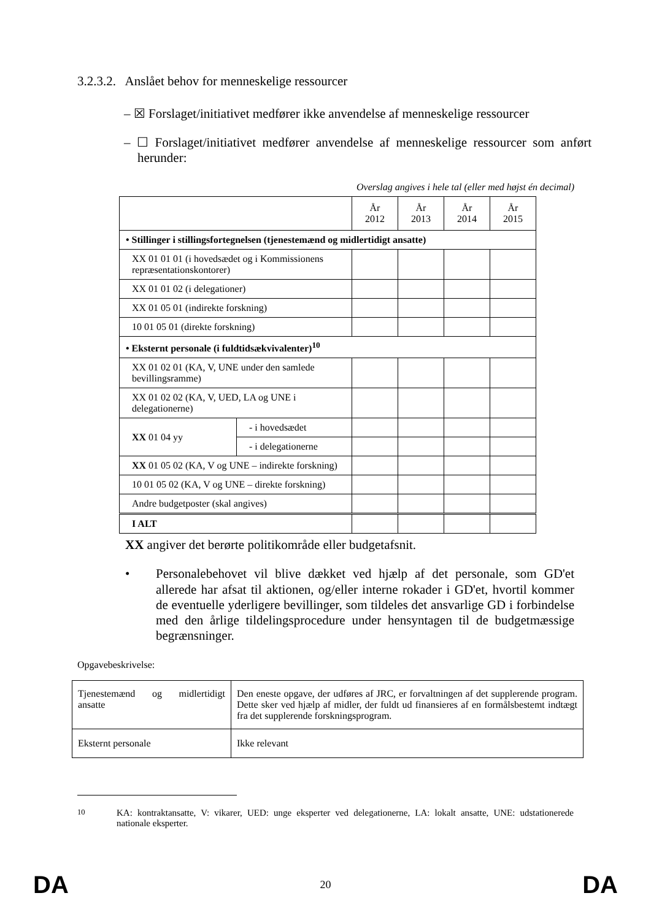3.2.3.2. Anslået behov for menneskelige ressourcer
– ☒ Forslaget/initiativet medfører ikke anvendelse af menneskelige ressourcer
– ☐ Forslaget/initiativet medfører anvendelse af menneskelige ressourcer som anført herunder:
Overslag angives i hele tal (eller med højst én decimal)
| | | År 2012 | År 2013 | År 2014 | År 2015 |
| --- | --- | --- | --- | --- | --- |
| • Stillinger i stillingsfortegnelsen (tjenestemænd og midlertidigt ansatte) | | | | | |
| XX 01 01 01 (i hovedsædet og i Kommissionens repræsentationskontorer) | | | | | |
| XX 01 01 02 (i delegationer) | | | | | |
| XX 01 05 01 (indirekte forskning) | | | | | |
| 10 01 05 01 (direkte forskning) | | | | | |
| • Eksternt personale (i fuldtidsækvivalenter)<sup>10</sup> | | | | | |
| XX 01 02 01 (KA, V, UNE under den samlede bevillingsramme) | | | | | |
| XX 01 02 02 (KA, V, UED, LA og UNE i delegationerne) | | | | | |
| XX 01 04 yy | - i hovedsædet | | | | |
| | - i delegationerne | | | | |
| XX 01 05 02 (KA, V og UNE – indirekte forskning) | | | | | |
| 10 01 05 02 (KA, V og UNE – direkte forskning) | | | | | |
| Andre budgetposter (skal angives) | | | | | |
| I ALT | | | | | |
XX angiver det berørte politikområde eller budgetafsnit.
•
Personalebehovet vil blive dækket ved hjælp af det personale, som GD'et allerede har afsat til aktionen, og/eller interne rokader i GD'et, hvortil kommer de eventuelle yderligere bevillinger, som tildeles det ansvarlige GD i forbindelse med den årlige tildelingsprocedure under hensyntagen til de budgetmæssige begrænsninger.
Opgavebeskrivelse:
| Tjenestemænd og midlertidigt ansatte | Den eneste opgave, der udføres af JRC, er forvaltningen af det supplerende program. Dette sker ved hjælp af midler, der fuldt ud finansieres af en formålsbestemt indtægt fra det supplerende forskningsprogram. |
| Eksternt personale | Ikke relevant |
<sup>10</sup> KA: kontraktansatte, V: vikarer, UED: unge eksperter ved delegationerne, LA: lokalt ansatte, UNE: udstationerede nationale eksperter.
DA 20 DA